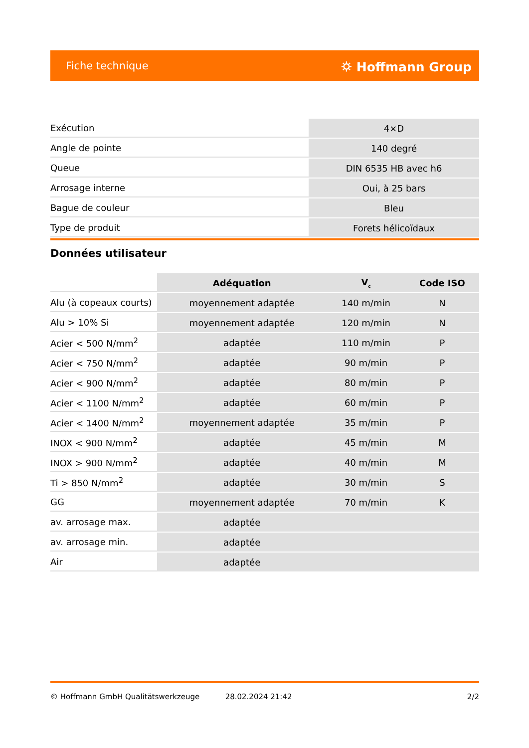Fiche technique ⛭ Hoffmann Group
| Exécution | 4×D |
| Angle de pointe | 140 degré |
| Queue | DIN 6535 HB avec h6 |
| Arrosage interne | Oui, à 25 bars |
| Bague de couleur | Bleu |
| Type de produit | Forets hélicoïdaux |
Données utilisateur
| | Adéquation | V<sub>c</sub> | Code ISO |
| --- | --- | --- | --- |
| Alu (à copeaux courts) | moyennement adaptée | 140 m/min | N |
| Alu > 10% Si | moyennement adaptée | 120 m/min | N |
| Acier < 500 N/mm<sup>2</sup> | adaptée | 110 m/min | P |
| Acier < 750 N/mm<sup>2</sup> | adaptée | 90 m/min | P |
| Acier < 900 N/mm<sup>2</sup> | adaptée | 80 m/min | P |
| Acier < 1100 N/mm<sup>2</sup> | adaptée | 60 m/min | P |
| Acier < 1400 N/mm<sup>2</sup> | moyennement adaptée | 35 m/min | P |
| INOX < 900 N/mm<sup>2</sup> | adaptée | 45 m/min | M |
| INOX > 900 N/mm<sup>2</sup> | adaptée | 40 m/min | M |
| Ti > 850 N/mm<sup>2</sup> | adaptée | 30 m/min | S |
| GG | moyennement adaptée | 70 m/min | K |
| av. arrosage max. | adaptée | | |
| av. arrosage min. | adaptée | | |
| Air | adaptée | | |
© Hoffmann GmbH Qualitätswerkzeuge 28.02.2024 21:42 2/2